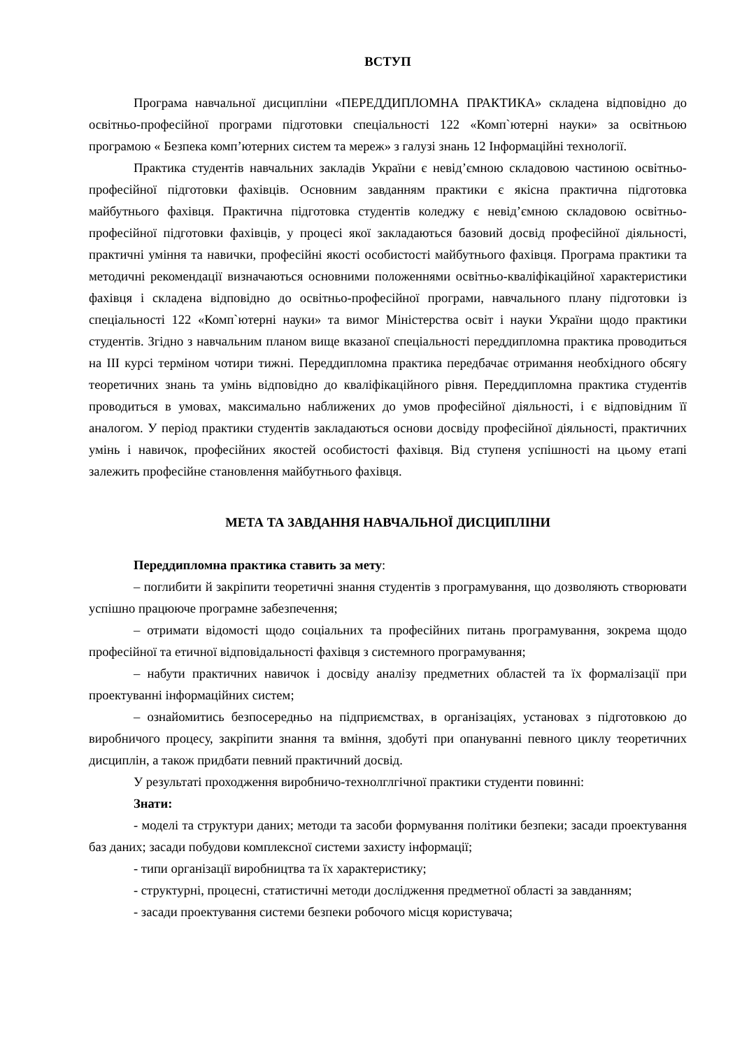ВСТУП
Програма навчальної дисципліни «ПЕРЕДДИПЛОМНА ПРАКТИКА» складена відповідно до освітньо-професійної програми підготовки спеціальності 122 «Комп`ютерні науки» за освітньою програмою « Безпека комп’ютерних систем та мереж» з галузі знань 12 Інформаційні технології.
Практика студентів навчальних закладів України є невід’ємною складовою частиною освітньо-професійної підготовки фахівців. Основним завданням практики є якісна практична підготовка майбутнього фахівця. Практична підготовка студентів коледжу є невід’ємною складовою освітньо-професійної підготовки фахівців, у процесі якої закладаються базовий досвід професійної діяльності, практичні уміння та навички, професійні якості особистості майбутнього фахівця. Програма практики та методичні рекомендації визначаються основними положеннями освітньо-кваліфікаційної характеристики фахівця і складена відповідно до освітньо-професійної програми, навчального плану підготовки із спеціальності 122 «Комп`ютерні науки» та вимог Міністерства освіт і науки України щодо практики студентів. Згідно з навчальним планом вище вказаної спеціальності переддипломна практика проводиться на III курсі терміном чотири тижні. Переддипломна практика передбачає отримання необхідного обсягу теоретичних знань та умінь відповідно до кваліфікаційного рівня. Переддипломна практика студентів проводиться в умовах, максимально наближених до умов професійної діяльності, і є відповідним її аналогом. У період практики студентів закладаються основи досвіду професійної діяльності, практичних умінь і навичок, професійних якостей особистості фахівця. Від ступеня успішності на цьому етапі залежить професійне становлення майбутнього фахівця.
МЕТА ТА ЗАВДАННЯ НАВЧАЛЬНОЇ ДИСЦИПЛІНИ
Переддипломна практика ставить за мету:
– поглибити й закріпити теоретичні знання студентів з програмування, що дозволяють створювати успішно працююче програмне забезпечення;
– отримати відомості щодо соціальних та професійних питань програмування, зокрема щодо професійної та етичної відповідальності фахівця з системного програмування;
– набути практичних навичок і досвіду аналізу предметних областей та їх формалізації при проектуванні інформаційних систем;
– ознайомитись безпосередньо на підприємствах, в організаціях, установах з підготовкою до виробничого процесу, закріпити знання та вміння, здобуті при опануванні певного циклу теоретичних дисциплін, а також придбати певний практичний досвід.
У результаті проходження виробничо-технолглгічної практики студенти повинні:
Знати:
- моделі та структури даних; методи та засоби формування політики безпеки; засади проектування баз даних; засади побудови комплексної системи захисту інформації;
- типи організації виробництва та їх характеристику;
- структурні, процесні, статистичні методи дослідження предметної області за завданням;
- засади проектування системи безпеки робочого місця користувача;